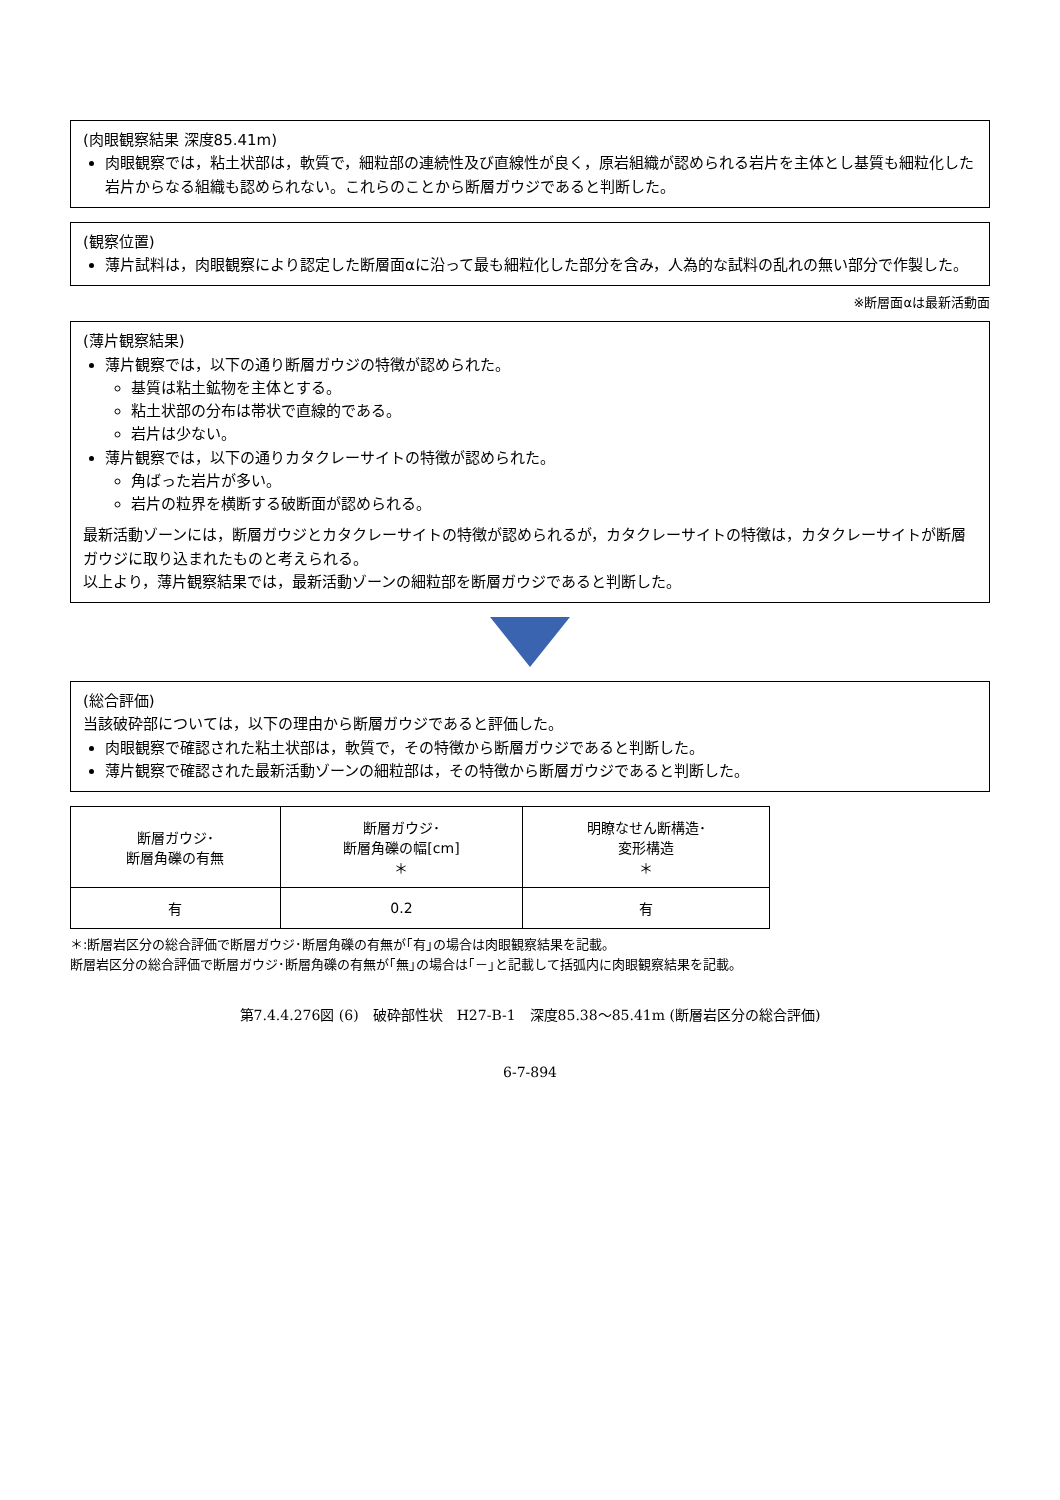(肉眼観察結果 深度85.41m)
肉眼観察では，粘土状部は，軟質で，細粒部の連続性及び直線性が良く，原岩組織が認められる岩片を主体とし基質も細粒化した岩片からなる組織も認められない。これらのことから断層ガウジであると判断した。
(観察位置)
薄片試料は，肉眼観察により認定した断層面αに沿って最も細粒化した部分を含み，人為的な試料の乱れの無い部分で作製した。
※断層面αは最新活動面
(薄片観察結果)
薄片観察では，以下の通り断層ガウジの特徴が認められた。
基質は粘土鉱物を主体とする。
粘土状部の分布は帯状で直線的である。
岩片は少ない。
薄片観察では，以下の通りカタクレーサイトの特徴が認められた。
角ばった岩片が多い。
岩片の粒界を横断する破断面が認められる。
最新活動ゾーンには，断層ガウジとカタクレーサイトの特徴が認められるが，カタクレーサイトの特徴は，カタクレーサイトが断層ガウジに取り込まれたものと考えられる。
以上より，薄片観察結果では，最新活動ゾーンの細粒部を断層ガウジであると判断した。
(総合評価)
当該破砕部については，以下の理由から断層ガウジであると評価した。
肉眼観察で確認された粘土状部は，軟質で，その特徴から断層ガウジであると判断した。
薄片観察で確認された最新活動ゾーンの細粒部は，その特徴から断層ガウジであると判断した。
| 断層ガウジ･ 断層角礫の有無 | 断層ガウジ･ 断層角礫の幅[cm] ＊ | 明瞭なせん断構造･ 変形構造 ＊ |
| --- | --- | --- |
| 有 | 0.2 | 有 |
＊:断層岩区分の総合評価で断層ガウジ･断層角礫の有無が｢有｣の場合は肉眼観察結果を記載。
断層岩区分の総合評価で断層ガウジ･断層角礫の有無が｢無｣の場合は｢－｣と記載して括弧内に肉眼観察結果を記載。
第7.4.4.276図 (6)　破砕部性状　H27-B-1　深度85.38～85.41m (断層岩区分の総合評価)
6-7-894